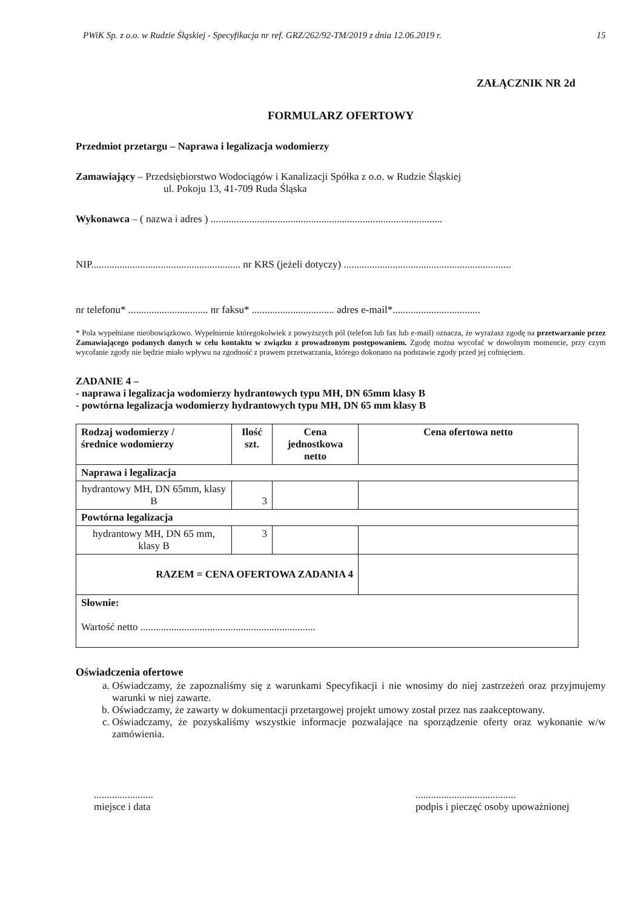PWiK Sp. z o.o. w Rudzie Śląskiej - Specyfikacja nr ref. GRZ/262/92-TM/2019 z dnia 12.06.2019 r. 15
ZAŁĄCZNIK NR 2d
FORMULARZ OFERTOWY
Przedmiot przetargu – Naprawa i legalizacja wodomierzy
Zamawiający – Przedsiębiorstwo Wodociągów i Kanalizacji Spółka z o.o. w Rudzie Śląskiej
ul. Pokoju 13, 41-709 Ruda Śląska
Wykonawca – ( nazwa i adres ) ..........................................................................................
NIP.......................................................... nr KRS (jeżeli dotyczy) .................................................................
nr telefonu* ............................... nr faksu* ................................ adres e-mail*..................................
* Pola wypełniane nieobowiązkowo. Wypełnienie któregokolwiek z powyższych pól (telefon lub fax lub e-mail) oznacza, że wyrażasz zgodę na przetwarzanie przez Zamawiającego podanych danych w celu kontaktu w związku z prowadzonym postępowaniem. Zgodę można wycofać w dowolnym momencie, przy czym wycofanie zgody nie będzie miało wpływu na zgodność z prawem przetwarzania, którego dokonano na podstawie zgody przed jej cofnięciem.
ZADANIE 4 –
- naprawa i legalizacja wodomierzy hydrantowych typu MH, DN 65mm klasy B
- powtórna legalizacja wodomierzy hydrantowych typu MH, DN 65 mm klasy B
| Rodzaj wodomierzy / średnice wodomierzy | Ilość szt. | Cena jednostkowa netto | Cena ofertowa netto |
| --- | --- | --- | --- |
| Naprawa i legalizacja | | | |
| hydrantowy MH, DN 65mm, klasy B | 3 | | |
| Powtórna legalizacja | | | |
| hydrantowy MH, DN 65 mm, klasy B | 3 | | |
| RAZEM = CENA OFERTOWA ZADANIA 4 | | | |
| Słownie: Wartość netto .................................................................... | | | |
Oświadczenia ofertowe
a. Oświadczamy, że zapoznaliśmy się z warunkami Specyfikacji i nie wnosimy do niej zastrzeżeń oraz przyjmujemy warunki w niej zawarte.
b. Oświadczamy, że zawarty w dokumentacji przetargowej projekt umowy został przez nas zaakceptowany.
c. Oświadczamy, że pozyskaliśmy wszystkie informacje pozwalające na sporządzenie oferty oraz wykonanie w/w zamówienia.
.......................
miejsce i data
.......................................
podpis i pieczęć osoby upoważnionej